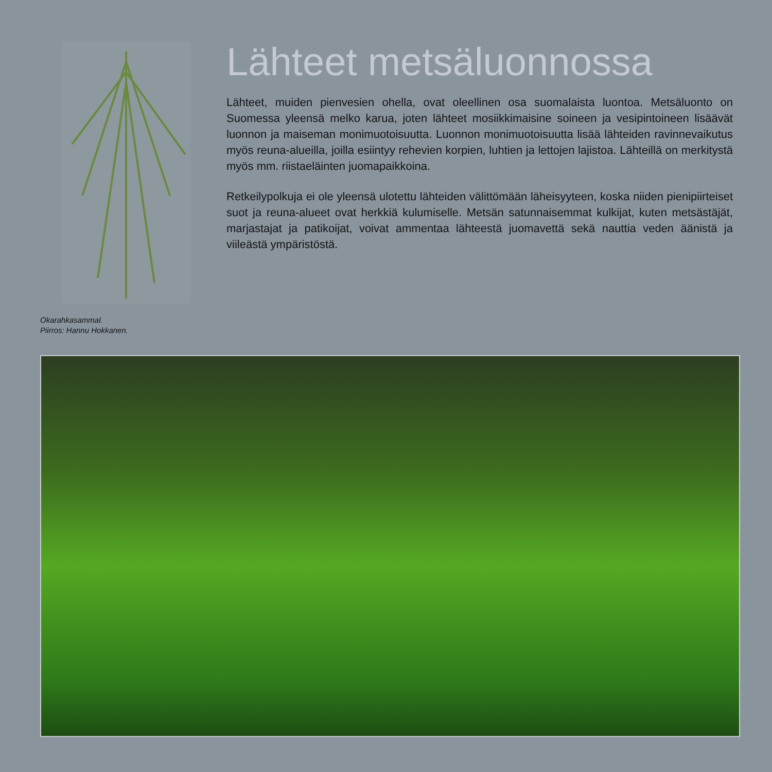Okarahkasammal.
Piirros: Hannu Hokkanen.
Lähteet metsäluonnossa
Lähteet, muiden pienvesien ohella, ovat oleellinen osa suomalaista luontoa. Metsäluonto on Suomessa yleensä melko karua, joten lähteet mosiikkimaisine soineen ja vesipintoineen lisäävät luonnon ja maiseman monimuotoisuutta. Luonnon monimuotoisuutta lisää lähteiden ravinnevaikutus myös reuna-alueilla, joilla esiintyy rehevien korpien, luhtien ja lettojen lajistoa. Lähteillä on merkitystä myös mm. riistaeläinten juomapaikkoina.
Retkeilypolkuja ei ole yleensä ulotettu lähteiden välittömään läheisyyteen, koska niiden pienipiirteiset suot ja reuna-alueet ovat herkkiä kulumiselle. Metsän satunnaisemmat kulkijat, kuten metsästäjät, marjastajat ja patikoijat, voivat ammentaa lähteestä juomavettä sekä nauttia veden äänistä ja viileästä ympäristöstä.